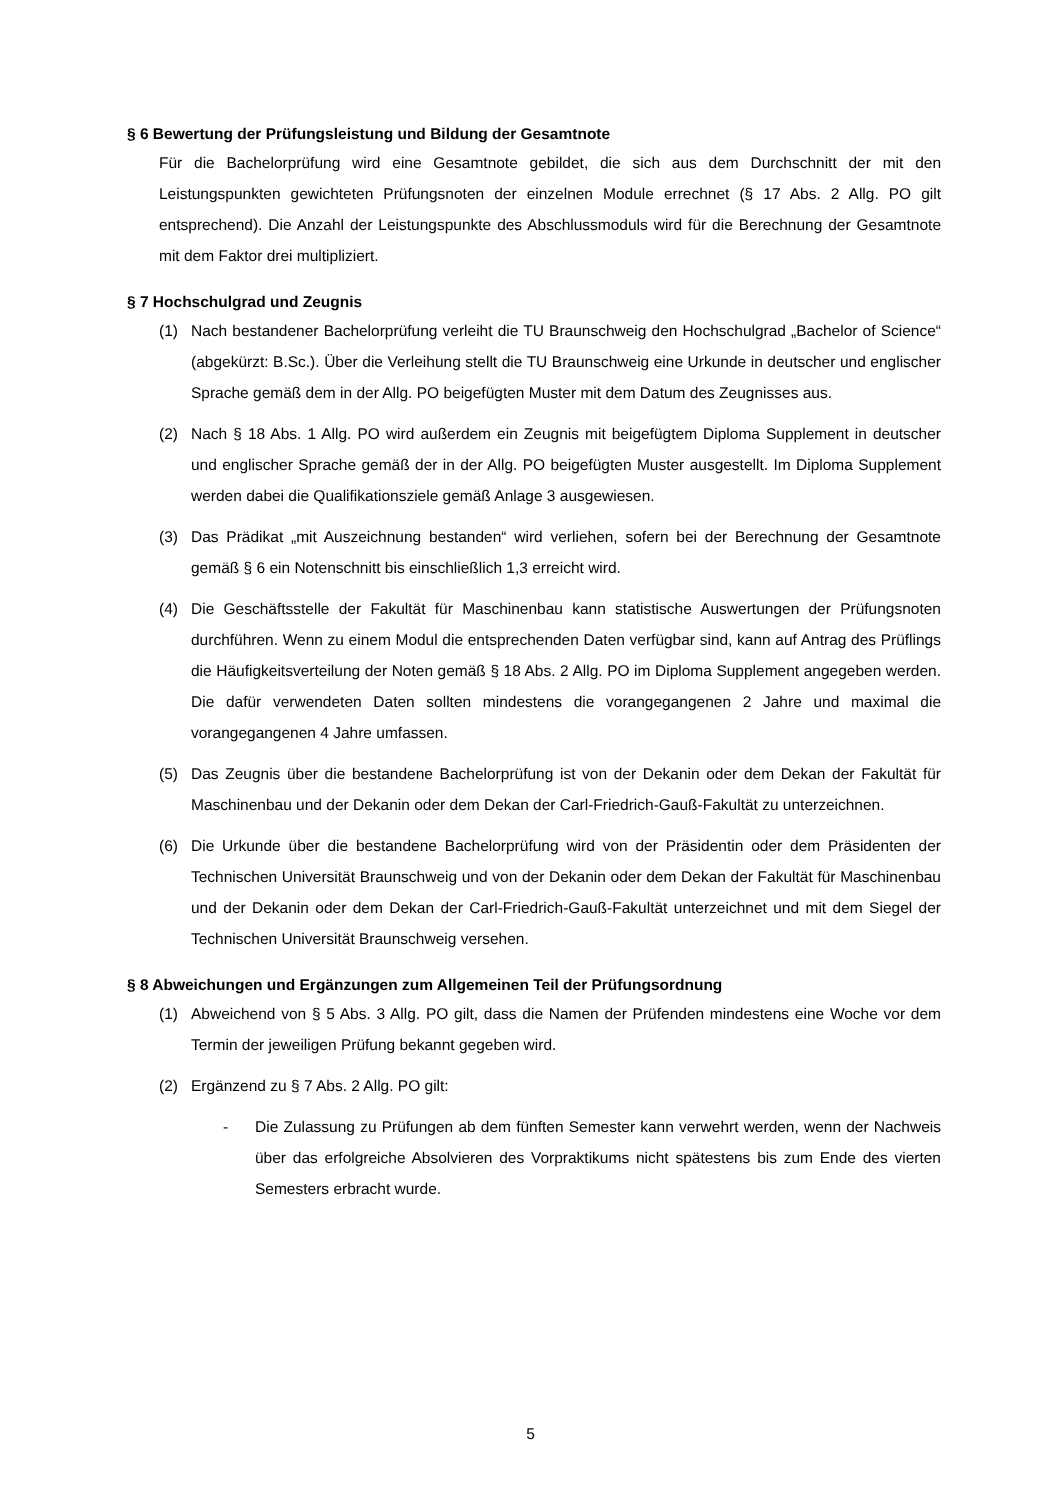§ 6 Bewertung der Prüfungsleistung und Bildung der Gesamtnote
Für die Bachelorprüfung wird eine Gesamtnote gebildet, die sich aus dem Durchschnitt der mit den Leistungspunkten gewichteten Prüfungsnoten der einzelnen Module errechnet (§ 17 Abs. 2 Allg. PO gilt entsprechend). Die Anzahl der Leistungspunkte des Abschlussmoduls wird für die Berechnung der Gesamtnote mit dem Faktor drei multipliziert.
§ 7 Hochschulgrad und Zeugnis
(1) Nach bestandener Bachelorprüfung verleiht die TU Braunschweig den Hochschulgrad „Bachelor of Science“ (abgekürzt: B.Sc.). Über die Verleihung stellt die TU Braunschweig eine Urkunde in deutscher und englischer Sprache gemäß dem in der Allg. PO beigefügten Muster mit dem Datum des Zeugnisses aus.
(2) Nach § 18 Abs. 1 Allg. PO wird außerdem ein Zeugnis mit beigefügtem Diploma Supplement in deutscher und englischer Sprache gemäß der in der Allg. PO beigefügten Muster ausgestellt. Im Diploma Supplement werden dabei die Qualifikationsziele gemäß Anlage 3 ausgewiesen.
(3) Das Prädikat „mit Auszeichnung bestanden“ wird verliehen, sofern bei der Berechnung der Gesamtnote gemäß § 6 ein Notenschnitt bis einschließlich 1,3 erreicht wird.
(4) Die Geschäftsstelle der Fakultät für Maschinenbau kann statistische Auswertungen der Prüfungsnoten durchführen. Wenn zu einem Modul die entsprechenden Daten verfügbar sind, kann auf Antrag des Prüflings die Häufigkeitsverteilung der Noten gemäß § 18 Abs. 2 Allg. PO im Diploma Supplement angegeben werden. Die dafür verwendeten Daten sollten mindestens die vorangegangenen 2 Jahre und maximal die vorangegangenen 4 Jahre umfassen.
(5) Das Zeugnis über die bestandene Bachelorprüfung ist von der Dekanin oder dem Dekan der Fakultät für Maschinenbau und der Dekanin oder dem Dekan der Carl-Friedrich-Gauß-Fakultät zu unterzeichnen.
(6) Die Urkunde über die bestandene Bachelorprüfung wird von der Präsidentin oder dem Präsidenten der Technischen Universität Braunschweig und von der Dekanin oder dem Dekan der Fakultät für Maschinenbau und der Dekanin oder dem Dekan der Carl-Friedrich-Gauß-Fakultät unterzeichnet und mit dem Siegel der Technischen Universität Braunschweig versehen.
§ 8 Abweichungen und Ergänzungen zum Allgemeinen Teil der Prüfungsordnung
(1) Abweichend von § 5 Abs. 3 Allg. PO gilt, dass die Namen der Prüfenden mindestens eine Woche vor dem Termin der jeweiligen Prüfung bekannt gegeben wird.
(2) Ergänzend zu § 7 Abs. 2 Allg. PO gilt:
- Die Zulassung zu Prüfungen ab dem fünften Semester kann verwehrt werden, wenn der Nachweis über das erfolgreiche Absolvieren des Vorpraktikums nicht spätestens bis zum Ende des vierten Semesters erbracht wurde.
5